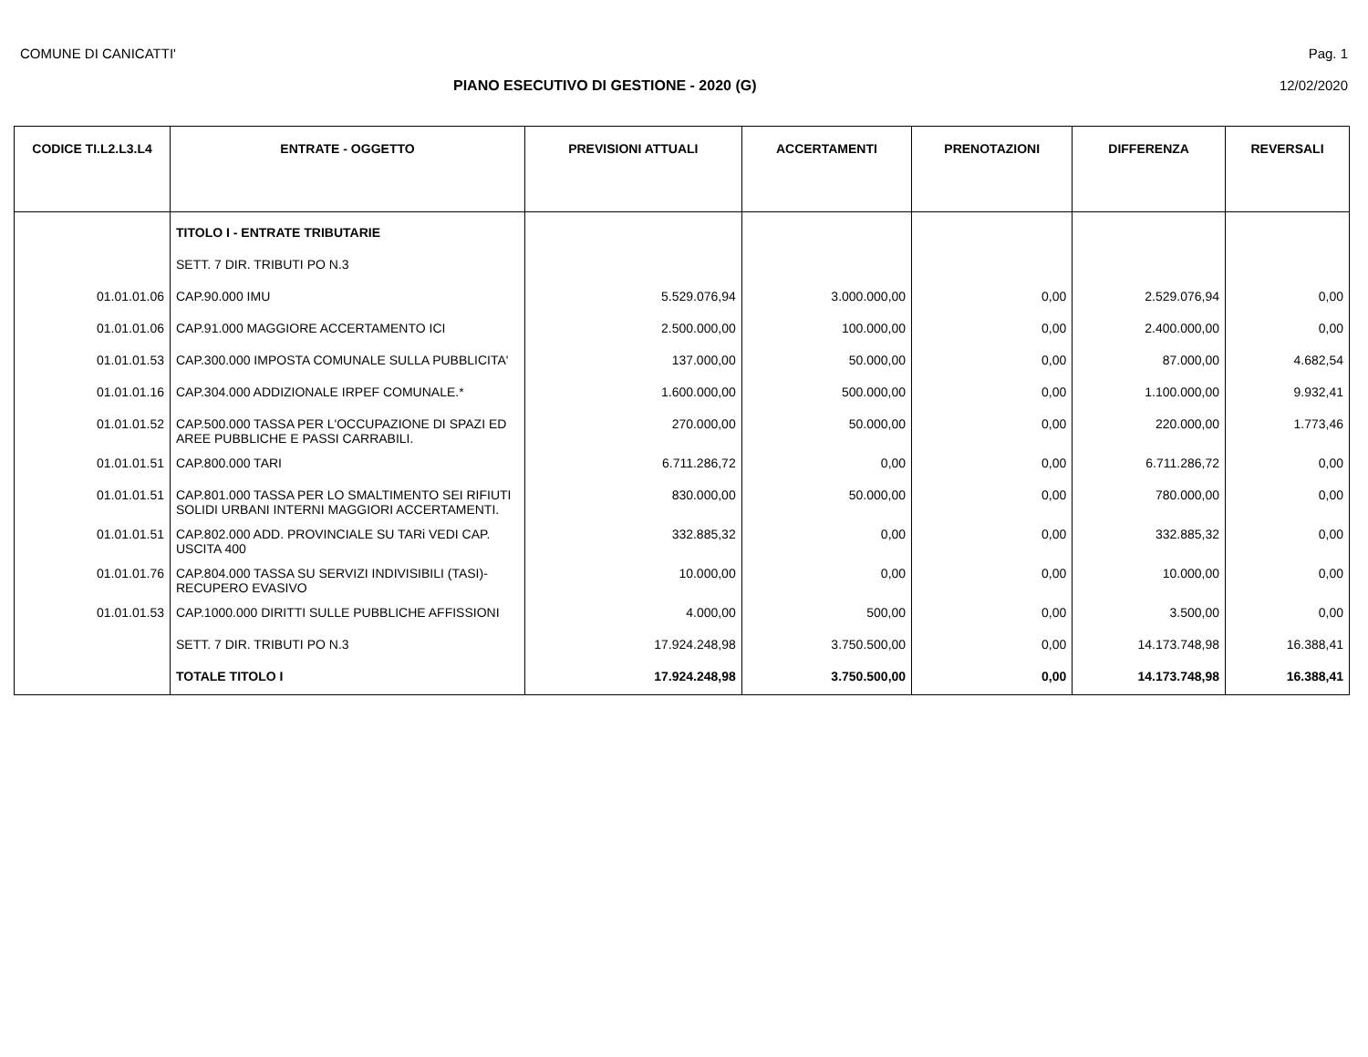COMUNE DI CANICATTI' Pag. 1
PIANO ESECUTIVO DI GESTIONE - 2020 (G) 12/02/2020
| CODICE TI.L2.L3.L4 | ENTRATE - OGGETTO | PREVISIONI ATTUALI | ACCERTAMENTI | PRENOTAZIONI | DIFFERENZA | REVERSALI |
| --- | --- | --- | --- | --- | --- | --- |
| | TITOLO I - ENTRATE TRIBUTARIE | | | | | |
| | SETT. 7 DIR. TRIBUTI PO N.3 | | | | | |
| 01.01.01.06 | CAP.90.000 IMU | 5.529.076,94 | 3.000.000,00 | 0,00 | 2.529.076,94 | 0,00 |
| 01.01.01.06 | CAP.91.000 MAGGIORE ACCERTAMENTO ICI | 2.500.000,00 | 100.000,00 | 0,00 | 2.400.000,00 | 0,00 |
| 01.01.01.53 | CAP.300.000 IMPOSTA COMUNALE SULLA PUBBLICITA' | 137.000,00 | 50.000,00 | 0,00 | 87.000,00 | 4.682,54 |
| 01.01.01.16 | CAP.304.000 ADDIZIONALE IRPEF COMUNALE.* | 1.600.000,00 | 500.000,00 | 0,00 | 1.100.000,00 | 9.932,41 |
| 01.01.01.52 | CAP.500.000 TASSA PER L'OCCUPAZIONE DI SPAZI ED AREE PUBBLICHE E PASSI CARRABILI. | 270.000,00 | 50.000,00 | 0,00 | 220.000,00 | 1.773,46 |
| 01.01.01.51 | CAP.800.000 TARI | 6.711.286,72 | 0,00 | 0,00 | 6.711.286,72 | 0,00 |
| 01.01.01.51 | CAP.801.000 TASSA PER LO SMALTIMENTO SEI RIFIUTI SOLIDI URBANI INTERNI MAGGIORI ACCERTAMENTI. | 830.000,00 | 50.000,00 | 0,00 | 780.000,00 | 0,00 |
| 01.01.01.51 | CAP.802.000 ADD. PROVINCIALE SU TARi VEDI CAP. USCITA 400 | 332.885,32 | 0,00 | 0,00 | 332.885,32 | 0,00 |
| 01.01.01.76 | CAP.804.000 TASSA SU SERVIZI INDIVISIBILI (TASI)-RECUPERO EVASIVO | 10.000,00 | 0,00 | 0,00 | 10.000,00 | 0,00 |
| 01.01.01.53 | CAP.1000.000 DIRITTI SULLE PUBBLICHE AFFISSIONI | 4.000,00 | 500,00 | 0,00 | 3.500,00 | 0,00 |
| | SETT. 7 DIR. TRIBUTI PO N.3 | 17.924.248,98 | 3.750.500,00 | 0,00 | 14.173.748,98 | 16.388,41 |
| | TOTALE TITOLO I | 17.924.248,98 | 3.750.500,00 | 0,00 | 14.173.748,98 | 16.388,41 |